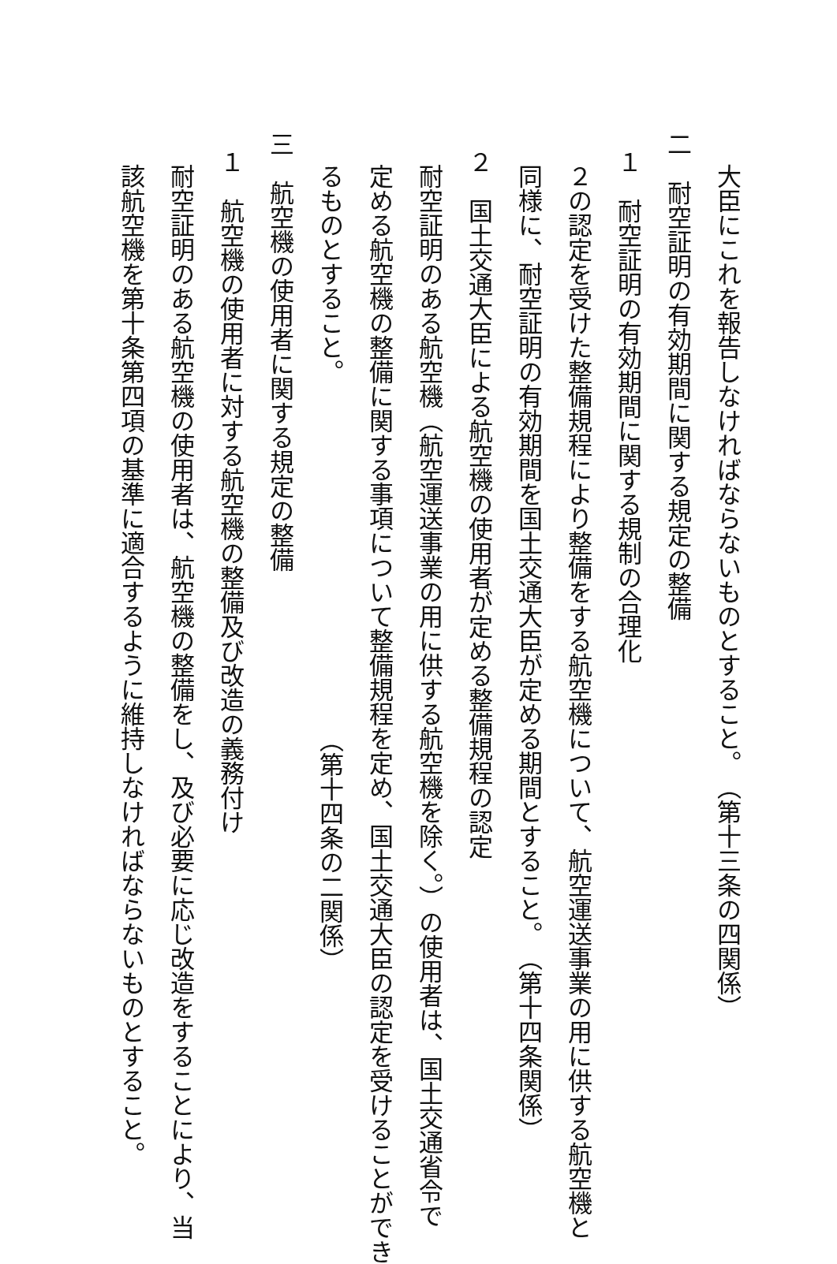大臣にこれを報告しなければならないものとすること。 （第十三条の四関係）
二　耐空証明の有効期間に関する規定の整備
１　耐空証明の有効期間に関する規制の合理化
２の認定を受けた整備規程により整備をする航空機について、航空運送事業の用に供する航空機と
同様に、耐空証明の有効期間を国土交通大臣が定める期間とすること。 （第十四条関係）
２　国土交通大臣による航空機の使用者が定める整備規程の認定
耐空証明のある航空機（航空運送事業の用に供する航空機を除く。）の使用者は、国土交通省令で
定める航空機の整備に関する事項について整備規程を定め、国土交通大臣の認定を受けることができ
るものとすること。 （第十四条の二関係）
三　航空機の使用者に関する規定の整備
１　航空機の使用者に対する航空機の整備及び改造の義務付け
耐空証明のある航空機の使用者は、航空機の整備をし、及び必要に応じ改造をすることにより、当
該航空機を第十条第四項の基準に適合するように維持しなければならないものとすること。